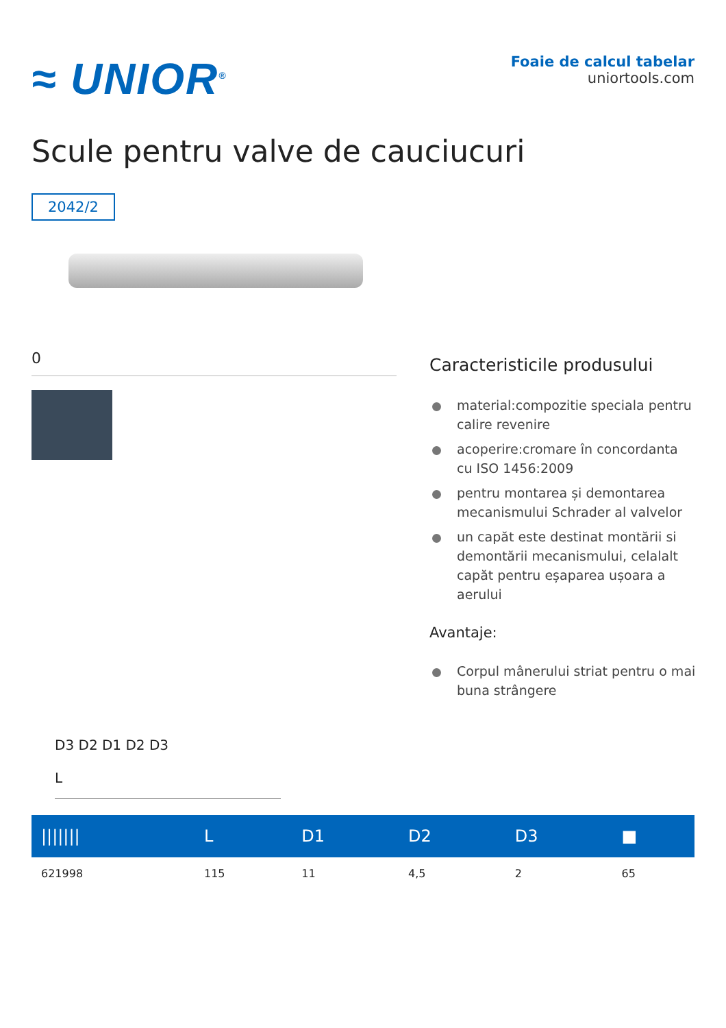≈ UNIOR<sup>®</sup>
Foaie de calcul tabelar
uniortools.com
Scule pentru valve de cauciucuri
2042/2
0
Caracteristicile produsului
material:compozitie speciala pentru calire revenire
acoperire:cromare în concordanta cu ISO 1456:2009
pentru montarea și demontarea mecanismului Schrader al valvelor
un capăt este destinat montării si demontării mecanismului, celalalt capăt pentru eșaparea ușoara a aerului
Avantaje:
Corpul mânerului striat pentru o mai buna strângere
D3 D2 D1 D2 D3
L
| /////// | L | D1 | D2 | D3 | ■ |
| --- | --- | --- | --- | --- | --- |
| 621998 | 115 | 11 | 4,5 | 2 | 65 |